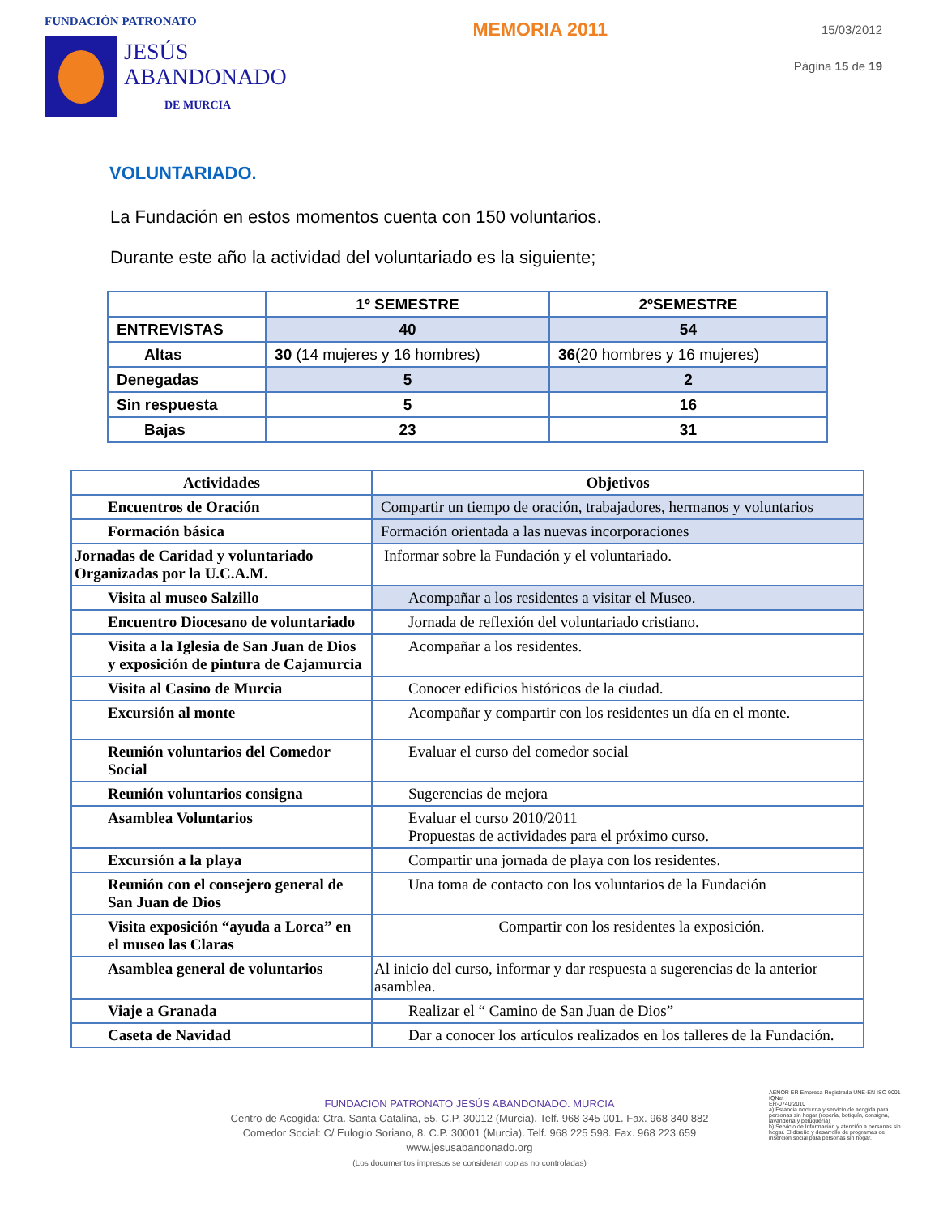FUNDACIÓN PATRONATO
JESÚS
ABANDONADO
DE MURCIA
MEMORIA 2011
15/03/2012
Página 15 de 19
VOLUNTARIADO.
La Fundación en estos momentos cuenta con 150 voluntarios.
Durante este año la actividad del voluntariado es la siguiente;
| | 1º SEMESTRE | 2ºSEMESTRE |
| ENTREVISTAS | 40 | 54 |
| Altas | 30 (14 mujeres y 16 hombres) | 36 (20 hombres y 16 mujeres) |
| Denegadas | 5 | 2 |
| Sin respuesta | 5 | 16 |
| Bajas | 23 | 31 |
| Actividades | Objetivos |
| --- | --- |
| Encuentros de Oración | Compartir un tiempo de oración, trabajadores, hermanos y voluntarios |
| Formación básica | Formación orientada a las nuevas incorporaciones |
| Jornadas de Caridad y voluntariado Organizadas por la U.C.A.M. | Informar sobre la Fundación y el voluntariado. |
| Visita al museo Salzillo | Acompañar a los residentes a visitar el Museo. |
| Encuentro Diocesano de voluntariado | Jornada de reflexión del voluntariado cristiano. |
| Visita a la Iglesia de San Juan de Dios y exposición de pintura de Cajamurcia | Acompañar a los residentes. |
| Visita al Casino de Murcia | Conocer edificios históricos de la ciudad. |
| Excursión al monte | Acompañar y compartir con los residentes un día en el monte. |
| Reunión voluntarios del Comedor Social | Evaluar el curso del comedor social |
| Reunión voluntarios consigna | Sugerencias de mejora |
| Asamblea Voluntarios | Evaluar el curso 2010/2011 Propuestas de actividades para el próximo curso. |
| Excursión a la playa | Compartir una jornada de playa con los residentes. |
| Reunión con el consejero general de San Juan de Dios | Una toma de contacto con los voluntarios de la Fundación |
| Visita exposición “ayuda a Lorca” en el museo las Claras | Compartir con los residentes la exposición. |
| Asamblea general de voluntarios | Al inicio del curso, informar y dar respuesta a sugerencias de la anterior asamblea. |
| Viaje a Granada | Realizar el “ Camino de San Juan de Dios” |
| Caseta de Navidad | Dar a conocer los artículos realizados en los talleres de la Fundación. |
FUNDACION PATRONATO JESÚS ABANDONADO. MURCIA
Centro de Acogida: Ctra. Santa Catalina, 55. C.P. 30012 (Murcia). Telf. 968 345 001. Fax. 968 340 882
Comedor Social: C/ Eulogio Soriano, 8. C.P. 30001 (Murcia). Telf. 968 225 598. Fax. 968 223 659
www.jesusabandonado.org
(Los documentos impresos se consideran copias no controladas)
AENOR ER Empresa Registrada UNE-EN ISO 9001 IQNet
ER-0740/2010
a) Estancia nocturna y servicio de acogida para personas sin hogar (ropería, botiquín, consigna, lavandería y peluquería)
b) Servicio de Información y atención a personas sin hogar. El diseño y desarrollo de programas de inserción social para personas sin hogar.